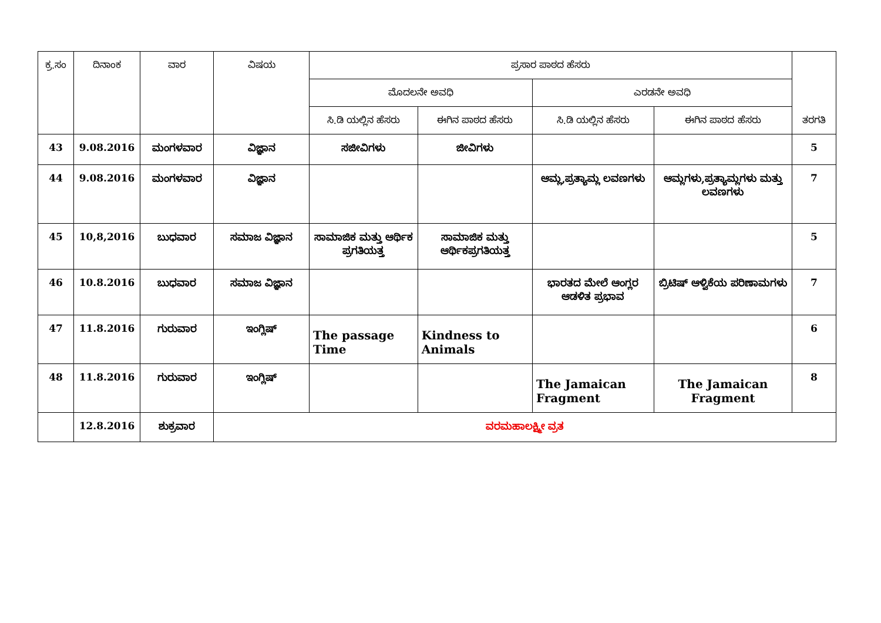| ಕ್ರ.ಸಂ | ದಿನಾಂಕ | ವಾರ | ವಿಷಯ | ಪ್ರಸಾರ ಪಾಠದ ಹೆಸರು | | | | ತರಗತಿ |
| --- | --- | --- | --- | --- | --- | --- | --- | --- |
| | | | | ಮೊದಲನೇ ಅವಧಿ | | ಎರಡನೇ ಅವಧಿ | | |
| | | | | ಸಿ.ಡಿ ಯಲ್ಲಿನ ಹೆಸರು | ಈಗಿನ ಪಾಠದ ಹೆಸರು | ಸಿ.ಡಿ ಯಲ್ಲಿನ ಹೆಸರು | ಈಗಿನ ಪಾಠದ ಹೆಸರು | |
| 43 | 9.08.2016 | ಮಂಗಳವಾರ | ವಿಜ್ಞಾನ | ಸಜೀವಿಗಳು | ಜೀವಿಗಳು | | | 5 |
| 44 | 9.08.2016 | ಮಂಗಳವಾರ | ವಿಜ್ಞಾನ | | | ಆಮ್ಲ,ಪ್ರತ್ಯಾಮ್ಲ ಲವಣಗಳು | ಆಮ್ಲಗಳು,ಪ್ರತ್ಯಾಮ್ಲಗಳು ಮತ್ತು ಲವಣಗಳು | 7 |
| 45 | 10,8,2016 | ಬುಧವಾರ | ಸಮಾಜ ವಿಜ್ಞಾನ | ಸಾಮಾಜಿಕ ಮತ್ತು ಆರ್ಥಿಕ ಪ್ರಗತಿಯತ್ತ | ಸಾಮಾಜಿಕ ಮತ್ತು ಆರ್ಥಿಕಪ್ರಗತಿಯತ್ತ | | | 5 |
| 46 | 10.8.2016 | ಬುಧವಾರ | ಸಮಾಜ ವಿಜ್ಞಾನ | | | ಭಾರತದ ಮೇಲೆ ಆಂಗ್ಲರ ಆಡಳಿತ ಪ್ರಭಾವ | ಬ್ರಿಟಿಷ್ ಆಳ್ವಿಕೆಯ ಪರಿಣಾಮಗಳು | 7 |
| 47 | 11.8.2016 | ಗುರುವಾರ | ಇಂಗ್ಲಿಷ್ | The passage Time | Kindness to Animals | | | 6 |
| 48 | 11.8.2016 | ಗುರುವಾರ | ಇಂಗ್ಲಿಷ್ | | | The Jamaican Fragment | The Jamaican Fragment | 8 |
| | 12.8.2016 | ಶುಕ್ರವಾರ | ವರಮಹಾಲಕ್ಷ್ಮೀ ವ್ರತ | | | | | |